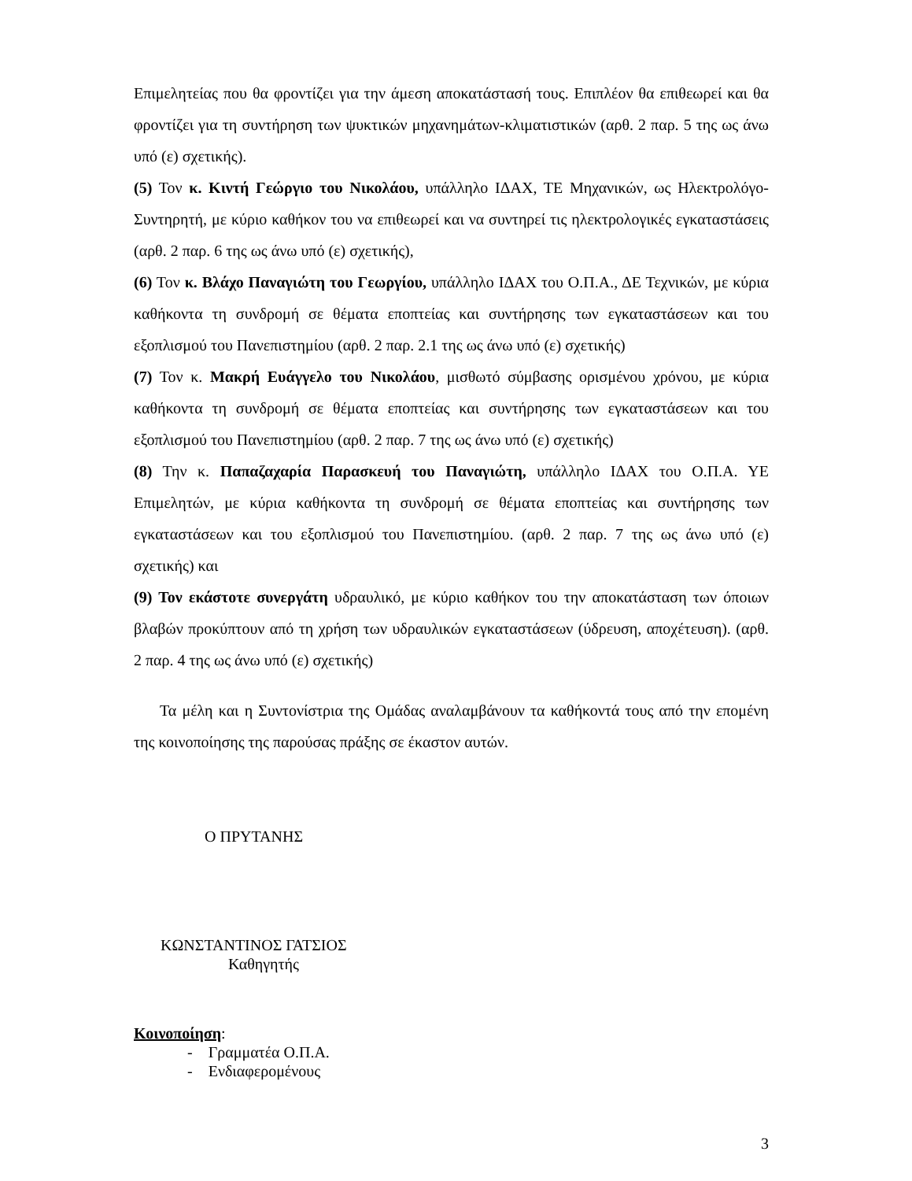Επιμελητείας που θα φροντίζει για την άμεση αποκατάστασή τους. Επιπλέον θα επιθεωρεί και θα φροντίζει για τη συντήρηση των ψυκτικών μηχανημάτων-κλιματιστικών (αρθ. 2 παρ. 5 της ως άνω υπό (ε) σχετικής).
(5) Τον κ. Κιντή Γεώργιο του Νικολάου, υπάλληλο ΙΔΑΧ, ΤΕ Μηχανικών, ως Ηλεκτρολόγο-Συντηρητή, με κύριο καθήκον του να επιθεωρεί και να συντηρεί τις ηλεκτρολογικές εγκαταστάσεις (αρθ. 2 παρ. 6 της ως άνω υπό (ε) σχετικής),
(6) Τον κ. Βλάχο Παναγιώτη του Γεωργίου, υπάλληλο ΙΔΑΧ του Ο.Π.Α., ΔΕ Τεχνικών, με κύρια καθήκοντα τη συνδρομή σε θέματα εποπτείας και συντήρησης των εγκαταστάσεων και του εξοπλισμού του Πανεπιστημίου (αρθ. 2 παρ. 2.1 της ως άνω υπό (ε) σχετικής)
(7) Τον κ. Μακρή Ευάγγελο του Νικολάου, μισθωτό σύμβασης ορισμένου χρόνου, με κύρια καθήκοντα τη συνδρομή σε θέματα εποπτείας και συντήρησης των εγκαταστάσεων και του εξοπλισμού του Πανεπιστημίου (αρθ. 2 παρ. 7 της ως άνω υπό (ε) σχετικής)
(8) Την κ. Παπαζαχαρία Παρασκευή του Παναγιώτη, υπάλληλο ΙΔΑΧ του Ο.Π.Α. ΥΕ Επιμελητών, με κύρια καθήκοντα τη συνδρομή σε θέματα εποπτείας και συντήρησης των εγκαταστάσεων και του εξοπλισμού του Πανεπιστημίου. (αρθ. 2 παρ. 7 της ως άνω υπό (ε) σχετικής) και
(9) Τον εκάστοτε συνεργάτη υδραυλικό, με κύριο καθήκον του την αποκατάσταση των όποιων βλαβών προκύπτουν από τη χρήση των υδραυλικών εγκαταστάσεων (ύδρευση, αποχέτευση). (αρθ. 2 παρ. 4 της ως άνω υπό (ε) σχετικής)
Τα μέλη και η Συντονίστρια της Ομάδας αναλαμβάνουν τα καθήκοντά τους από την επομένη της κοινοποίησης της παρούσας πράξης σε έκαστον αυτών.
Ο ΠΡΥΤΑΝΗΣ
ΚΩΝΣΤΑΝΤΙΝΟΣ ΓΑΤΣΙΟΣ
Καθηγητής
Κοινοποίηση:
- Γραμματέα Ο.Π.Α.
- Ενδιαφερομένους
3